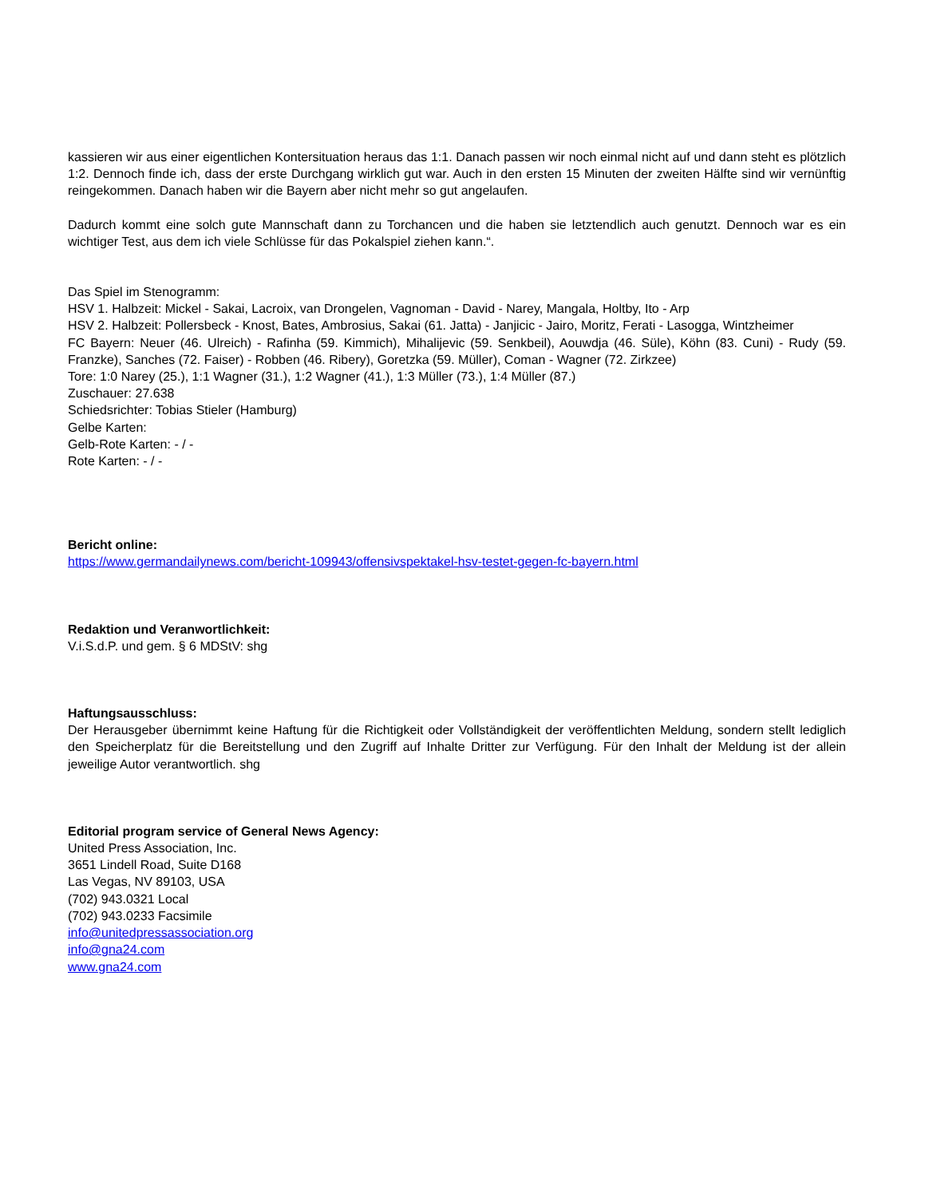kassieren wir aus einer eigentlichen Kontersituation heraus das 1:1. Danach passen wir noch einmal nicht auf und dann steht es plötzlich 1:2. Dennoch finde ich, dass der erste Durchgang wirklich gut war. Auch in den ersten 15 Minuten der zweiten Hälfte sind wir vernünftig reingekommen. Danach haben wir die Bayern aber nicht mehr so gut angelaufen.
Dadurch kommt eine solch gute Mannschaft dann zu Torchancen und die haben sie letztendlich auch genutzt. Dennoch war es ein wichtiger Test, aus dem ich viele Schlüsse für das Pokalspiel ziehen kann.“.
Das Spiel im Stenogramm:
HSV 1. Halbzeit: Mickel - Sakai, Lacroix, van Drongelen, Vagnoman - David - Narey, Mangala, Holtby, Ito - Arp
HSV 2. Halbzeit: Pollersbeck - Knost, Bates, Ambrosius, Sakai (61. Jatta) - Janjicic - Jairo, Moritz, Ferati - Lasogga, Wintzheimer
FC Bayern: Neuer (46. Ulreich) - Rafinha (59. Kimmich), Mihalijevic (59. Senkbeil), Aouwdja (46. Süle), Köhn (83. Cuni) - Rudy (59. Franzke), Sanches (72. Faiser) - Robben (46. Ribery), Goretzka (59. Müller), Coman - Wagner (72. Zirkzee)
Tore: 1:0 Narey (25.), 1:1 Wagner (31.), 1:2 Wagner (41.), 1:3 Müller (73.), 1:4 Müller (87.)
Zuschauer: 27.638
Schiedsrichter: Tobias Stieler (Hamburg)
Gelbe Karten:
Gelb-Rote Karten: - / -
Rote Karten: - / -
Bericht online:
https://www.germandailynews.com/bericht-109943/offensivspektakel-hsv-testet-gegen-fc-bayern.html
Redaktion und Veranwortlichkeit:
V.i.S.d.P. und gem. § 6 MDStV: shg
Haftungsausschluss:
Der Herausgeber übernimmt keine Haftung für die Richtigkeit oder Vollständigkeit der veröffentlichten Meldung, sondern stellt lediglich den Speicherplatz für die Bereitstellung und den Zugriff auf Inhalte Dritter zur Verfügung. Für den Inhalt der Meldung ist der allein jeweilige Autor verantwortlich. shg
Editorial program service of General News Agency:
United Press Association, Inc.
3651 Lindell Road, Suite D168
Las Vegas, NV 89103, USA
(702) 943.0321 Local
(702) 943.0233 Facsimile
info@unitedpressassociation.org
info@gna24.com
www.gna24.com